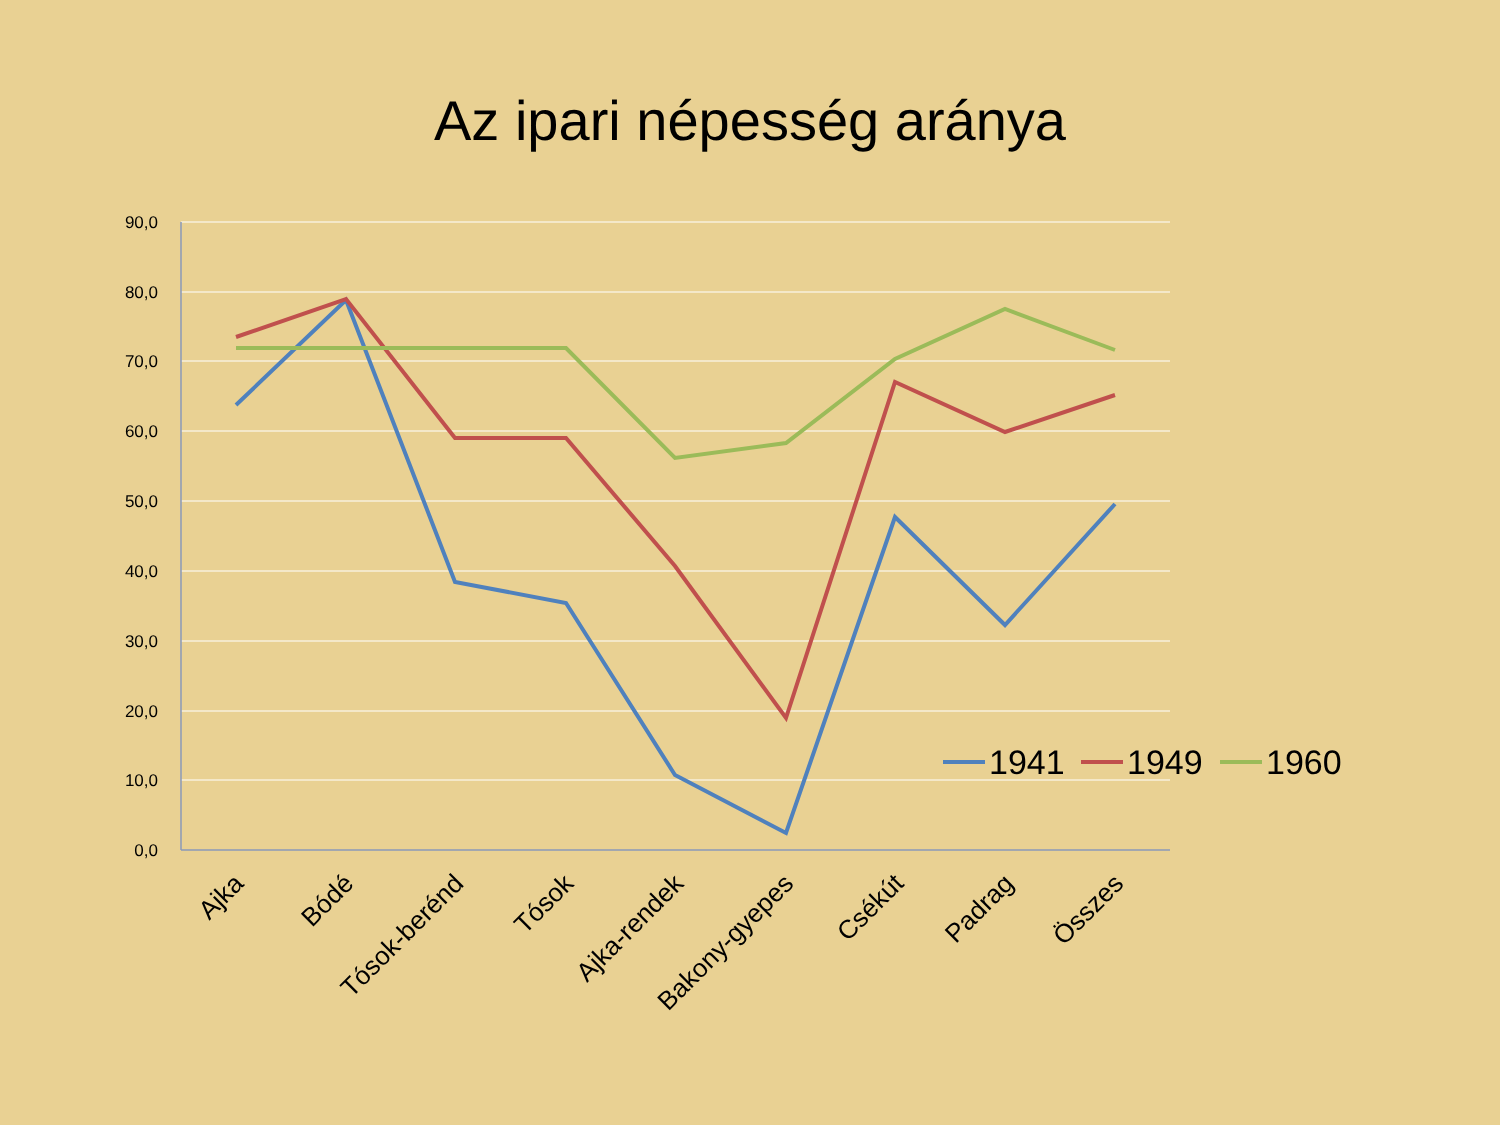Az ipari népesség aránya
90,0
80,0
70,0
60,0
50,0
40,0
30,0
20,0
10,0
0,0
Ajka
Bódé
Tósok-berénd
Tósok
Ajka-rendek
Bakony-gyepes
Csékút
Padrag
Összes
1941
1949
1960